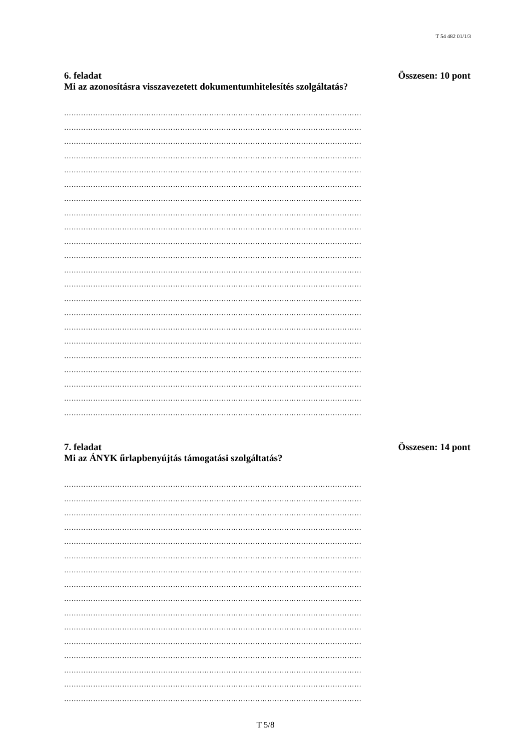T 54 482 01/1/3
6. feladat Összesen: 10 pont
Mi az azonosításra visszavezetett dokumentumhitelesítés szolgáltatás?
……………………………………………………………………………………………………………
……………………………………………………………………………………………………………
……………………………………………………………………………………………………………
……………………………………………………………………………………………………………
……………………………………………………………………………………………………………
……………………………………………………………………………………………………………
……………………………………………………………………………………………………………
……………………………………………………………………………………………………………
……………………………………………………………………………………………………………
……………………………………………………………………………………………………………
……………………………………………………………………………………………………………
……………………………………………………………………………………………………………
……………………………………………………………………………………………………………
……………………………………………………………………………………………………………
……………………………………………………………………………………………………………
……………………………………………………………………………………………………………
……………………………………………………………………………………………………………
……………………………………………………………………………………………………………
……………………………………………………………………………………………………………
……………………………………………………………………………………………………………
……………………………………………………………………………………………………………
……………………………………………………………………………………………………………
7. feladat Összesen: 14 pont
Mi az ÁNYK űrlapbenyújtás támogatási szolgáltatás?
……………………………………………………………………………………………………………
……………………………………………………………………………………………………………
……………………………………………………………………………………………………………
……………………………………………………………………………………………………………
……………………………………………………………………………………………………………
……………………………………………………………………………………………………………
……………………………………………………………………………………………………………
……………………………………………………………………………………………………………
……………………………………………………………………………………………………………
……………………………………………………………………………………………………………
……………………………………………………………………………………………………………
……………………………………………………………………………………………………………
……………………………………………………………………………………………………………
……………………………………………………………………………………………………………
……………………………………………………………………………………………………………
……………………………………………………………………………………………………………
T 5/8